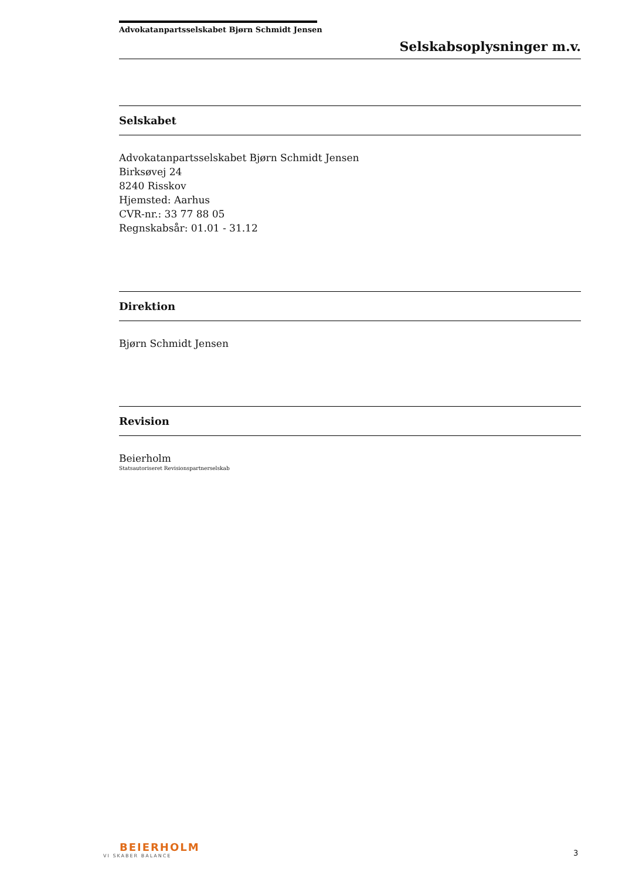Advokatanpartsselskabet Bjørn Schmidt Jensen
Selskabsoplysninger m.v.
Selskabet
Advokatanpartsselskabet Bjørn Schmidt Jensen
Birksøvej 24
8240 Risskov
Hjemsted: Aarhus
CVR-nr.: 33 77 88 05
Regnskabsår: 01.01 - 31.12
Direktion
Bjørn Schmidt Jensen
Revision
Beierholm
Statsautoriseret Revisionspartnerselskab
BEIERHOLM
VI SKABER BALANCE
3